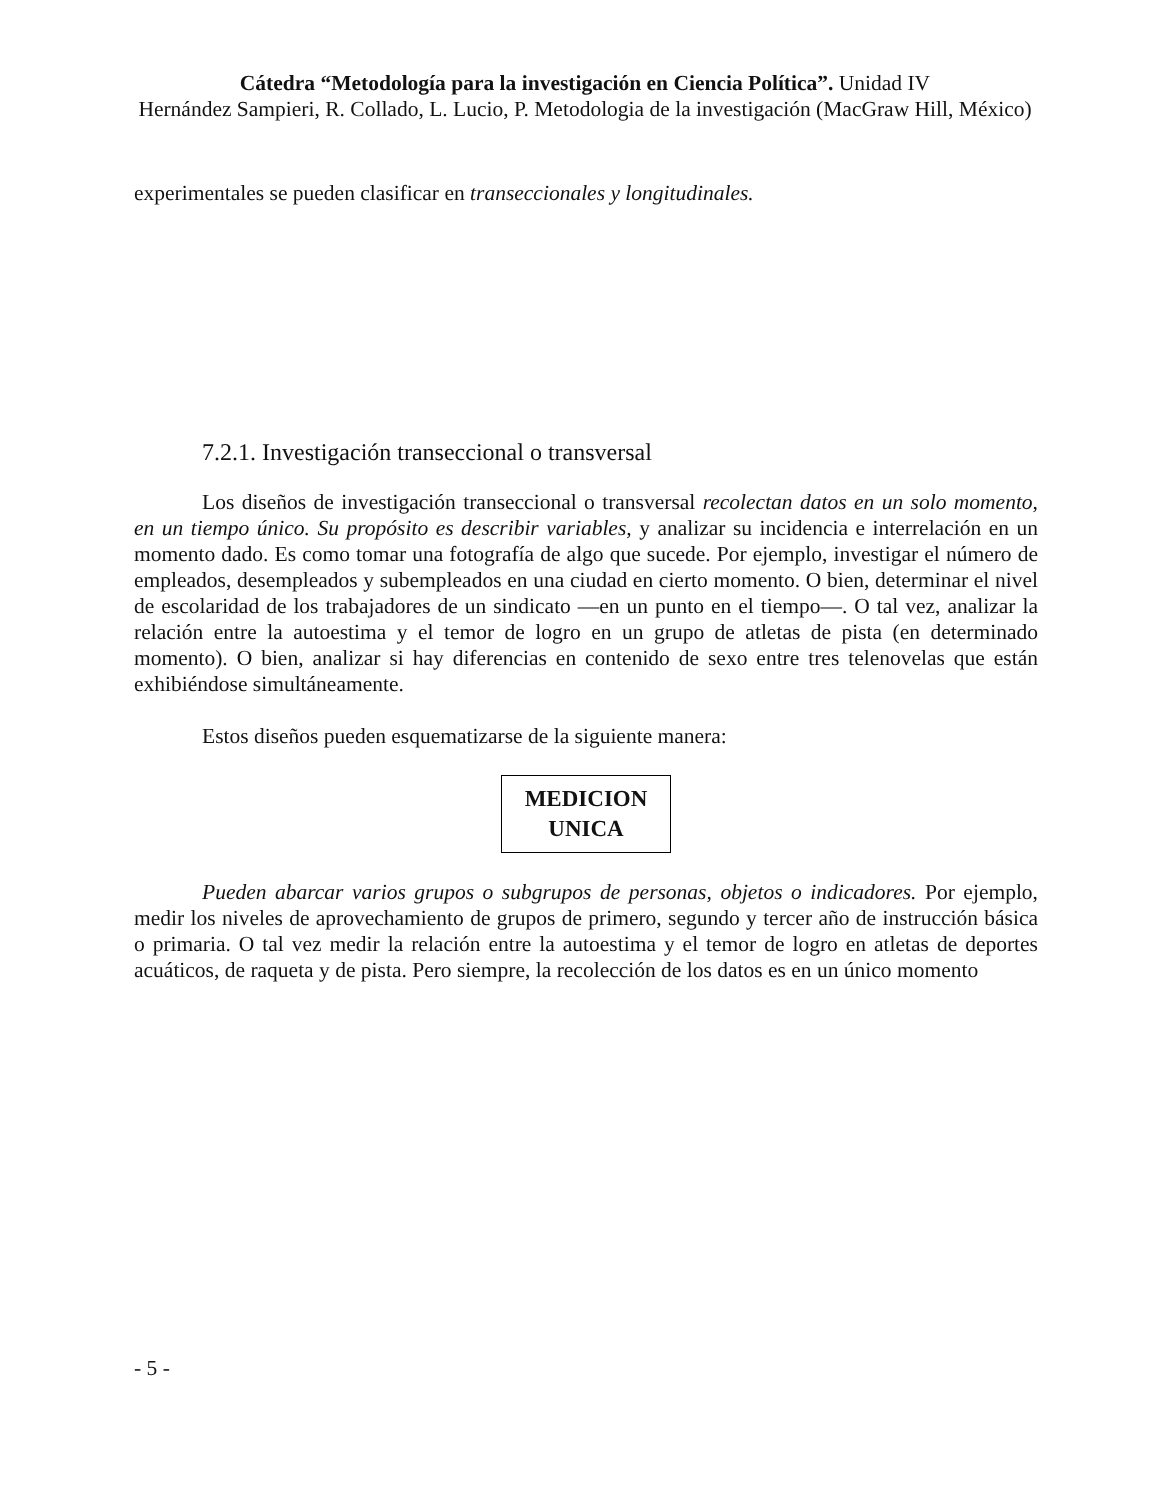Cátedra “Metodología para la investigación en Ciencia Política”. Unidad IV
Hernández Sampieri, R. Collado, L. Lucio, P. Metodologia de la investigación (MacGraw Hill, México)
experimentales se pueden clasificar en transeccionales y longitudinales.
7.2.1. Investigación transeccional o transversal
Los diseños de investigación transeccional o transversal recolectan datos en un solo momento, en un tiempo único. Su propósito es describir variables, y analizar su incidencia e interrelación en un momento dado. Es como tomar una fotografía de algo que sucede. Por ejemplo, investigar el número de empleados, desempleados y subempleados en una ciudad en cierto momento. O bien, determinar el nivel de escolaridad de los trabajadores de un sindicato —en un punto en el tiempo—. O tal vez, analizar la relación entre la autoestima y el temor de logro en un grupo de atletas de pista (en determinado momento). O bien, analizar si hay diferencias en contenido de sexo entre tres telenovelas que están exhibiéndose simultáneamente.
Estos diseños pueden esquematizarse de la siguiente manera:
MEDICION
UNICA
Pueden abarcar varios grupos o subgrupos de personas, objetos o indicadores. Por ejemplo, medir los niveles de aprovechamiento de grupos de primero, segundo y tercer año de instrucción básica o primaria. O tal vez medir la relación entre la autoestima y el temor de logro en atletas de deportes acuáticos, de raqueta y de pista. Pero siempre, la recolección de los datos es en un único momento
- 5 -